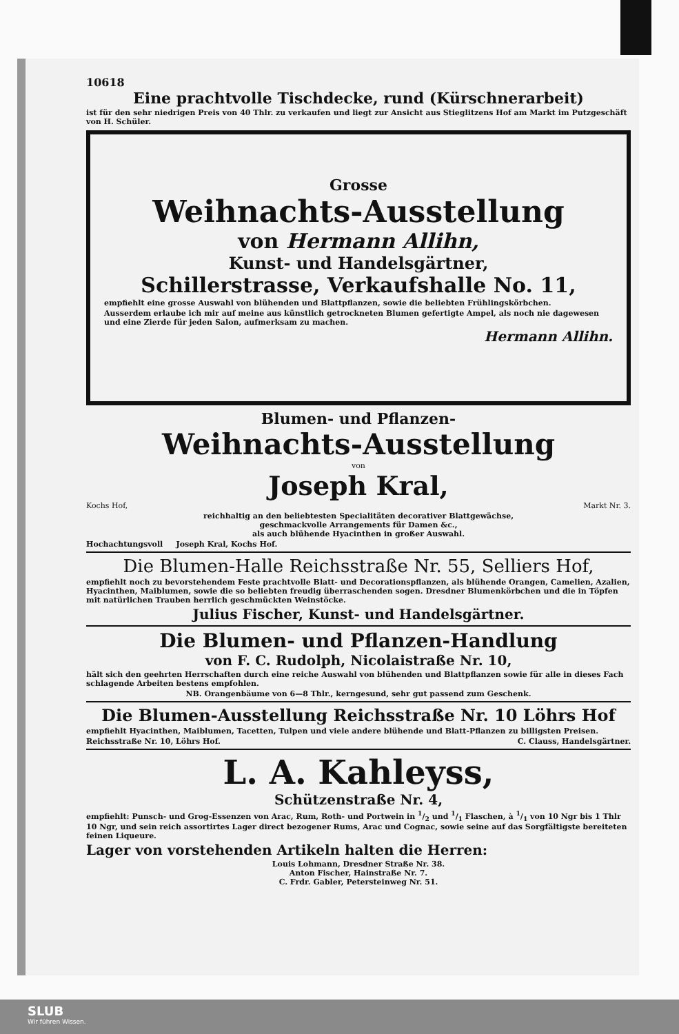10618
Eine prachtvolle Tischdecke, rund (Kürschnerarbeit)
ist für den sehr niedrigen Preis von 40 Thlr. zu verkaufen und liegt zur Ansicht aus Stieglitzens Hof am Markt im Putzgeschäft von H. Schüler.
Grosse
Weihnachts-Ausstellung
von Hermann Allihn,
Kunst- und Handelsgärtner,
Schillerstrasse, Verkaufshalle No. 11,
empfiehlt eine grosse Auswahl von blühenden und Blattpflanzen, sowie die beliebten Frühlingskörbchen.
Ausserdem erlaube ich mir auf meine aus künstlich getrockneten Blumen gefertigte Ampel, als noch nie dagewesen und eine Zierde für jeden Salon, aufmerksam zu machen.
Hermann Allihn.
Blumen- und Pflanzen-
Weihnachts-Ausstellung
von
Joseph Kral,
Kochs Hof, Markt Nr. 3.
reichhaltig an den beliebtesten Specialitäten decorativer Blattgewächse,
geschmackvolle Arrangements für Damen &c.,
als auch blühende Hyacinthen in großer Auswahl.
Hochachtungsvoll Joseph Kral, Kochs Hof.
Die Blumen-Halle Reichsstraße Nr. 55, Selliers Hof,
empfiehlt noch zu bevorstehendem Feste prachtvolle Blatt- und Decorationspflanzen, als blühende Orangen, Camelien, Azalien, Hyacinthen, Maiblumen, sowie die so beliebten freudig überraschenden sogen. Dresdner Blumenkörbchen und die in Töpfen mit natürlichen Trauben herrlich geschmückten Weinstöcke.
Julius Fischer, Kunst- und Handelsgärtner.
Die Blumen- und Pflanzen-Handlung
von F. C. Rudolph, Nicolaistraße Nr. 10,
hält sich den geehrten Herrschaften durch eine reiche Auswahl von blühenden und Blattpflanzen sowie für alle in dieses Fach schlagende Arbeiten bestens empfohlen.
NB. Orangenbäume von 6—8 Thlr., kerngesund, sehr gut passend zum Geschenk.
Die Blumen-Ausstellung Reichsstraße Nr. 10 Löhrs Hof
empfiehlt Hyacinthen, Maiblumen, Tacetten, Tulpen und viele andere blühende und Blatt-Pflanzen zu billigsten Preisen.
Reichsstraße Nr. 10, Löhrs Hof. C. Clauss, Handelsgärtner.
L. A. Kahleyss,
Schützenstraße Nr. 4,
empfiehlt: Punsch- und Grog-Essenzen von Arac, Rum, Roth- und Portwein in 1/2 und 1/1 Flaschen, à 1/1 von 10 Ngr bis 1 Thlr 10 Ngr, und sein reich assortirtes Lager direct bezogener Rums, Arac und Cognac, sowie seine auf das Sorgfältigste bereiteten feinen Liqueure.
Lager von vorstehenden Artikeln halten die Herren:
Louis Lohmann, Dresdner Straße Nr. 38.
Anton Fischer, Hainstraße Nr. 7.
C. Frdr. Gabler, Petersteinweg Nr. 51.
SLUB
Wir führen Wissen.